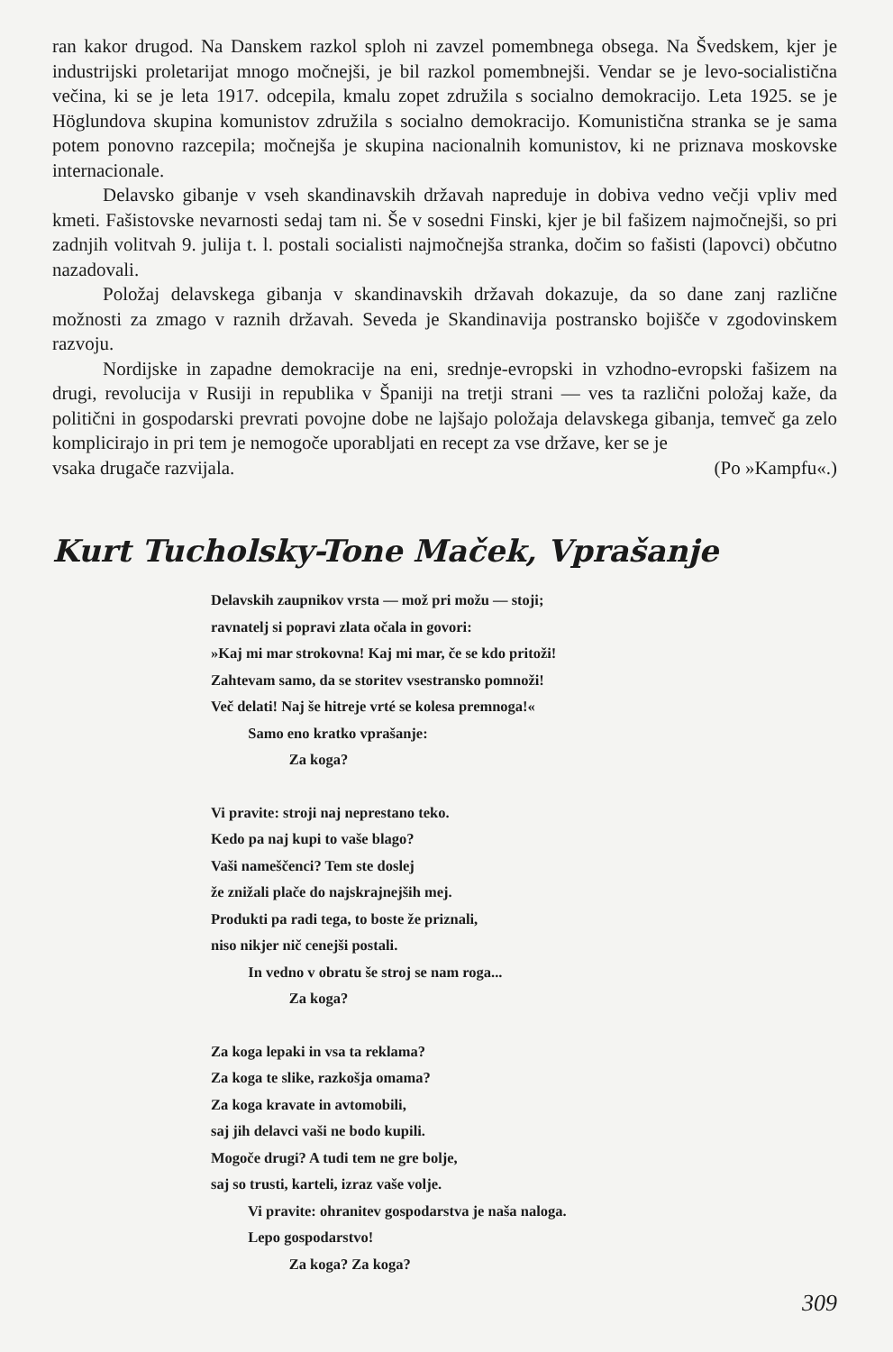ran kakor drugod. Na Danskem razkol sploh ni zavzel pomembnega obsega. Na Švedskem, kjer je industrijski proletarijat mnogo močnejši, je bil razkol pomembnejši. Vendar se je levo-socialistična večina, ki se je leta 1917. odcepila, kmalu zopet združila s socialno demokracijo. Leta 1925. se je Höglundova skupina komunistov združila s socialno demokracijo. Komunistična stranka se je sama potem ponovno razcepila; močnejša je skupina nacionalnih komunistov, ki ne priznava moskovske internacionale.
Delavsko gibanje v vseh skandinavskih državah napreduje in dobiva vedno večji vpliv med kmeti. Fašistovske nevarnosti sedaj tam ni. Še v sosedni Finski, kjer je bil fašizem najmočnejši, so pri zadnjih volitvah 9. julija t. l. postali socialisti najmočnejša stranka, dočim so fašisti (lapovci) občutno nazadovali.
Položaj delavskega gibanja v skandinavskih državah dokazuje, da so dane zanj različne možnosti za zmago v raznih državah. Seveda je Skandinavija postransko bojišče v zgodovinskem razvoju.
Nordijske in zapadne demokracije na eni, srednje-evropski in vzhodno-evropski fašizem na drugi, revolucija v Rusiji in republika v Španiji na tretji strani — ves ta različni položaj kaže, da politični in gospodarski prevrati povojne dobe ne lajšajo položaja delavskega gibanja, temveč ga zelo komplicirajo in pri tem je nemogoče uporabljati en recept za vse države, ker se je
vsaka drugače razvijala. (Po »Kampfu«.)
Kurt Tucholsky-Tone Maček, Vprašanje
Delavskih zaupnikov vrsta — mož pri možu — stoji;
ravnatelj si popravi zlata očala in govori:
»Kaj mi mar strokovna! Kaj mi mar, če se kdo pritoži!
Zahtevam samo, da se storitev vsestransko pomnoži!
Več delati! Naj še hitreje vrté se kolesa premnoga!«
Samo eno kratko vprašanje:
Za koga?
Vi pravite: stroji naj neprestano teko.
Kedo pa naj kupi to vaše blago?
Vaši nameščenci? Tem ste doslej
že znižali plače do najskrajnejših mej.
Produkti pa radi tega, to boste že priznali,
niso nikjer nič cenejši postali.
In vedno v obratu še stroj se nam roga...
Za koga?
Za koga lepaki in vsa ta reklama?
Za koga te slike, razkošja omama?
Za koga kravate in avtomobili,
saj jih delavci vaši ne bodo kupili.
Mogoče drugi? A tudi tem ne gre bolje,
saj so trusti, karteli, izraz vaše volje.
Vi pravite: ohranitev gospodarstva je naša naloga.
Lepo gospodarstvo!
Za koga? Za koga?
309